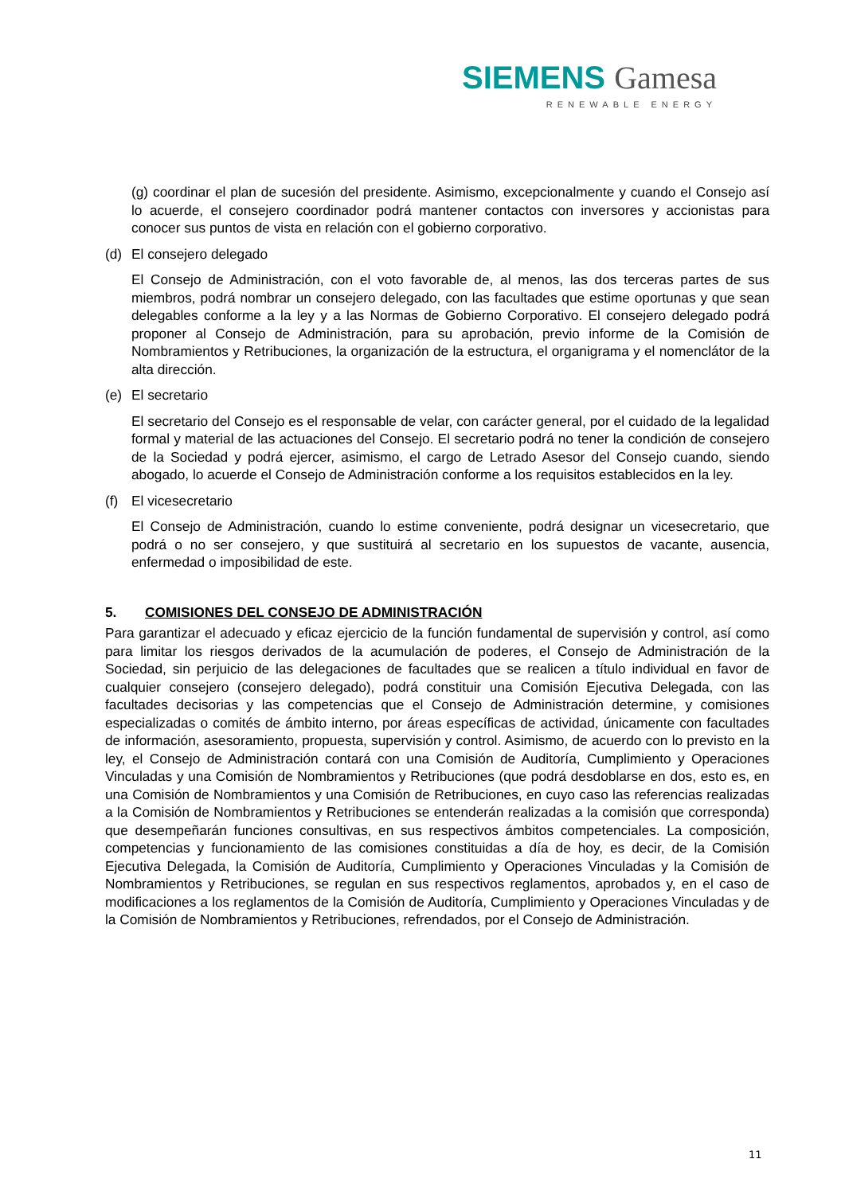SIEMENS Gamesa
RENEWABLE ENERGY
(g) coordinar el plan de sucesión del presidente. Asimismo, excepcionalmente y cuando el Consejo así lo acuerde, el consejero coordinador podrá mantener contactos con inversores y accionistas para conocer sus puntos de vista en relación con el gobierno corporativo.
(d) El consejero delegado
El Consejo de Administración, con el voto favorable de, al menos, las dos terceras partes de sus miembros, podrá nombrar un consejero delegado, con las facultades que estime oportunas y que sean delegables conforme a la ley y a las Normas de Gobierno Corporativo. El consejero delegado podrá proponer al Consejo de Administración, para su aprobación, previo informe de la Comisión de Nombramientos y Retribuciones, la organización de la estructura, el organigrama y el nomenclátor de la alta dirección.
(e) El secretario
El secretario del Consejo es el responsable de velar, con carácter general, por el cuidado de la legalidad formal y material de las actuaciones del Consejo. El secretario podrá no tener la condición de consejero de la Sociedad y podrá ejercer, asimismo, el cargo de Letrado Asesor del Consejo cuando, siendo abogado, lo acuerde el Consejo de Administración conforme a los requisitos establecidos en la ley.
(f) El vicesecretario
El Consejo de Administración, cuando lo estime conveniente, podrá designar un vicesecretario, que podrá o no ser consejero, y que sustituirá al secretario en los supuestos de vacante, ausencia, enfermedad o imposibilidad de este.
5. COMISIONES DEL CONSEJO DE ADMINISTRACIÓN
Para garantizar el adecuado y eficaz ejercicio de la función fundamental de supervisión y control, así como para limitar los riesgos derivados de la acumulación de poderes, el Consejo de Administración de la Sociedad, sin perjuicio de las delegaciones de facultades que se realicen a título individual en favor de cualquier consejero (consejero delegado), podrá constituir una Comisión Ejecutiva Delegada, con las facultades decisorias y las competencias que el Consejo de Administración determine, y comisiones especializadas o comités de ámbito interno, por áreas específicas de actividad, únicamente con facultades de información, asesoramiento, propuesta, supervisión y control. Asimismo, de acuerdo con lo previsto en la ley, el Consejo de Administración contará con una Comisión de Auditoría, Cumplimiento y Operaciones Vinculadas y una Comisión de Nombramientos y Retribuciones (que podrá desdoblarse en dos, esto es, en una Comisión de Nombramientos y una Comisión de Retribuciones, en cuyo caso las referencias realizadas a la Comisión de Nombramientos y Retribuciones se entenderán realizadas a la comisión que corresponda) que desempeñarán funciones consultivas, en sus respectivos ámbitos competenciales. La composición, competencias y funcionamiento de las comisiones constituidas a día de hoy, es decir, de la Comisión Ejecutiva Delegada, la Comisión de Auditoría, Cumplimiento y Operaciones Vinculadas y la Comisión de Nombramientos y Retribuciones, se regulan en sus respectivos reglamentos, aprobados y, en el caso de modificaciones a los reglamentos de la Comisión de Auditoría, Cumplimiento y Operaciones Vinculadas y de la Comisión de Nombramientos y Retribuciones, refrendados, por el Consejo de Administración.
11